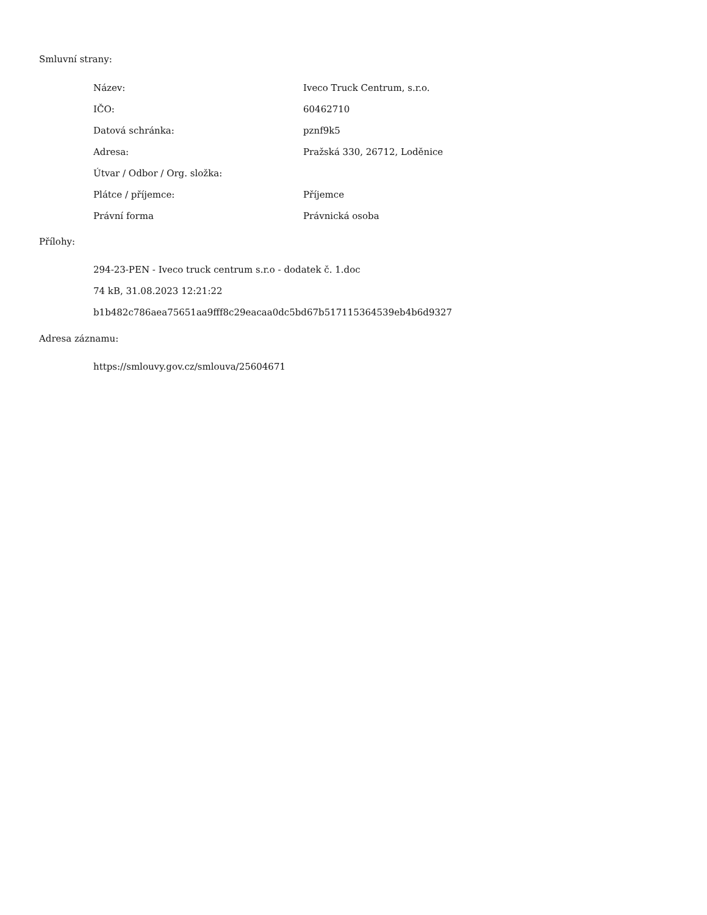Smluvní strany:
| Název: | Iveco Truck Centrum, s.r.o. |
| IČO: | 60462710 |
| Datová schránka: | pznf9k5 |
| Adresa: | Pražská 330, 26712, Loděnice |
| Útvar / Odbor / Org. složka: | |
| Plátce / příjemce: | Příjemce |
| Právní forma | Právnická osoba |
Přílohy:
294-23-PEN - Iveco truck centrum s.r.o - dodatek č. 1.doc
74 kB, 31.08.2023 12:21:22
b1b482c786aea75651aa9fff8c29eacaa0dc5bd67b517115364539eb4b6d9327
Adresa záznamu:
https://smlouvy.gov.cz/smlouva/25604671